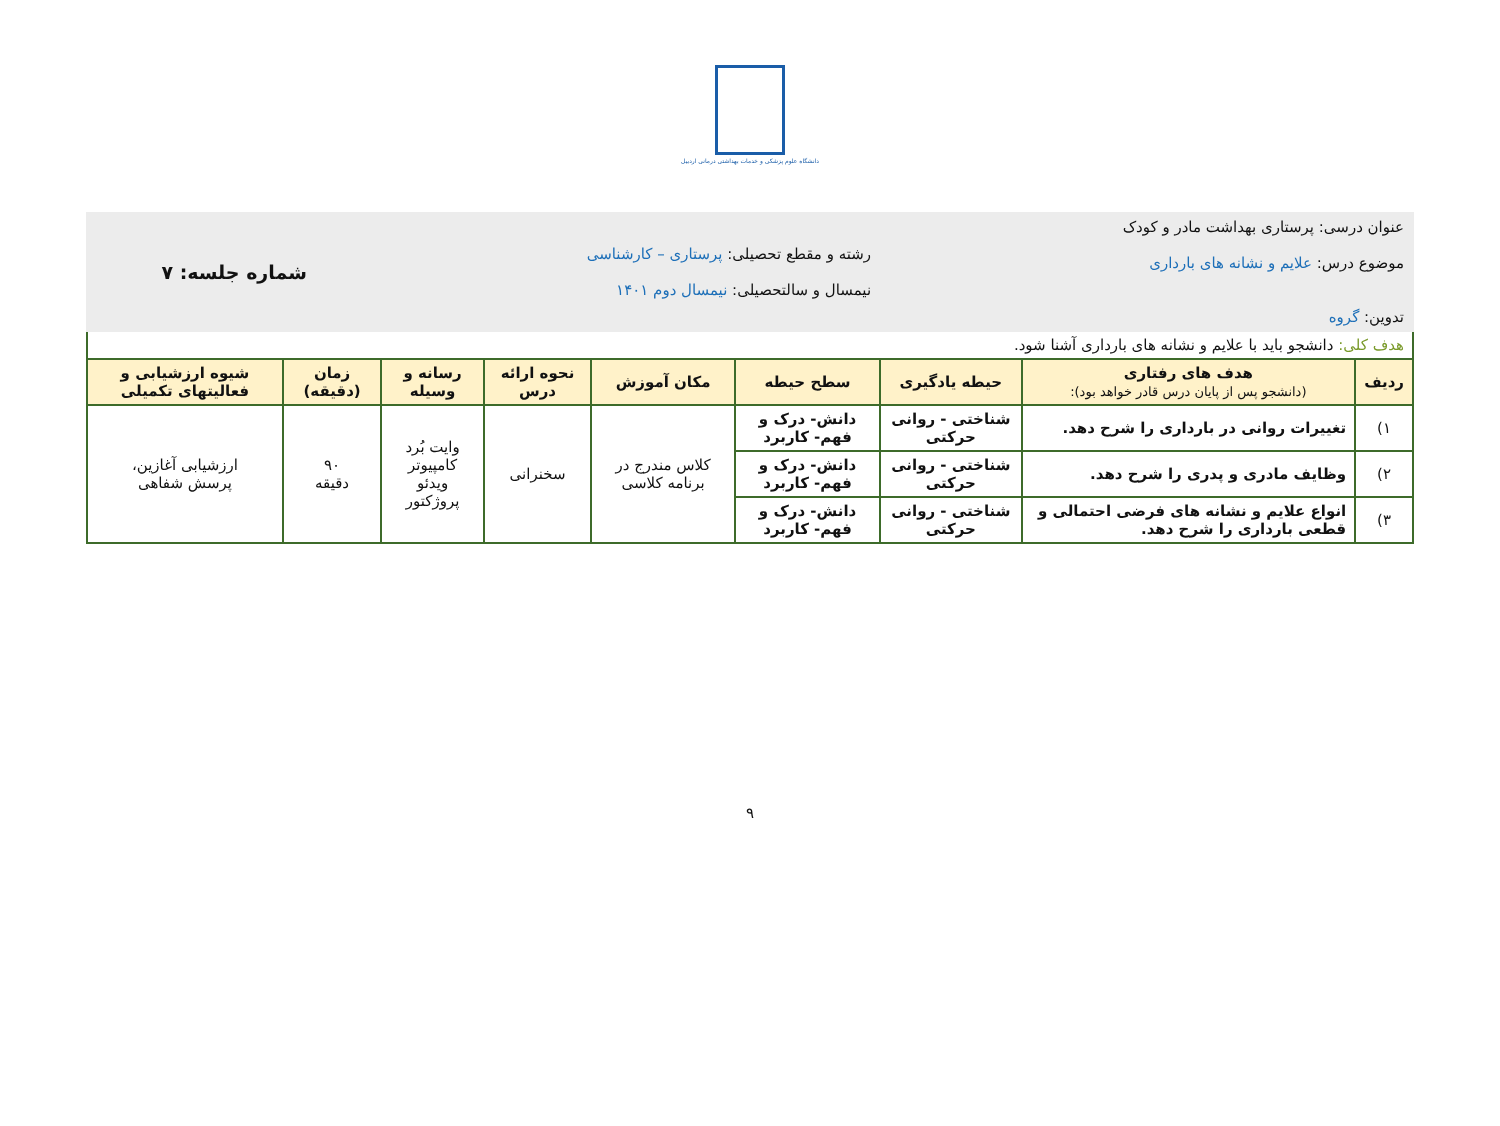دانشگاه علوم پزشکی و خدمات بهداشتی درمانی اردبیل
| عنوان درسی: پرستاری بهداشت مادر و کودک موضوع درس: علایم و نشانه های بارداری تدوین: گروه | | | رشته و مقطع تحصیلی: پرستاری – کارشناسی نیمسال و سالتحصیلی: نیمسال دوم ۱۴۰۱ | | | | شماره جلسه: ۷ | |
| هدف کلی: دانشجو باید با علایم و نشانه های بارداری آشنا شود. | | | | | | | | |
| ردیف | هدف های رفتاری (دانشجو پس از پایان درس قادر خواهد بود): | حیطه یادگیری | سطح حیطه | مکان آموزش | نحوه ارائه درس | رسانه و وسیله | زمان (دقیقه) | شیوه ارزشیابی و فعالیتهای تکمیلی |
| ۱) | تغییرات روانی در بارداری را شرح دهد. | شناختی - روانی حرکتی | دانش- درک و فهم- کاربرد | کلاس مندرج در برنامه کلاسی | سخنرانی | وایت بُرد کامپیوتر ویدئو پروژکتور | ۹۰ دقیقه | ارزشیابی آغازین، پرسش شفاهی |
| ۲) | وظایف مادری و پدری را شرح دهد. | شناختی - روانی حرکتی | دانش- درک و فهم- کاربرد | | | | | |
| ۳) | انواع علایم و نشانه های فرضی احتمالی و قطعی بارداری را شرح دهد. | شناختی - روانی حرکتی | دانش- درک و فهم- کاربرد | | | | | |
۹